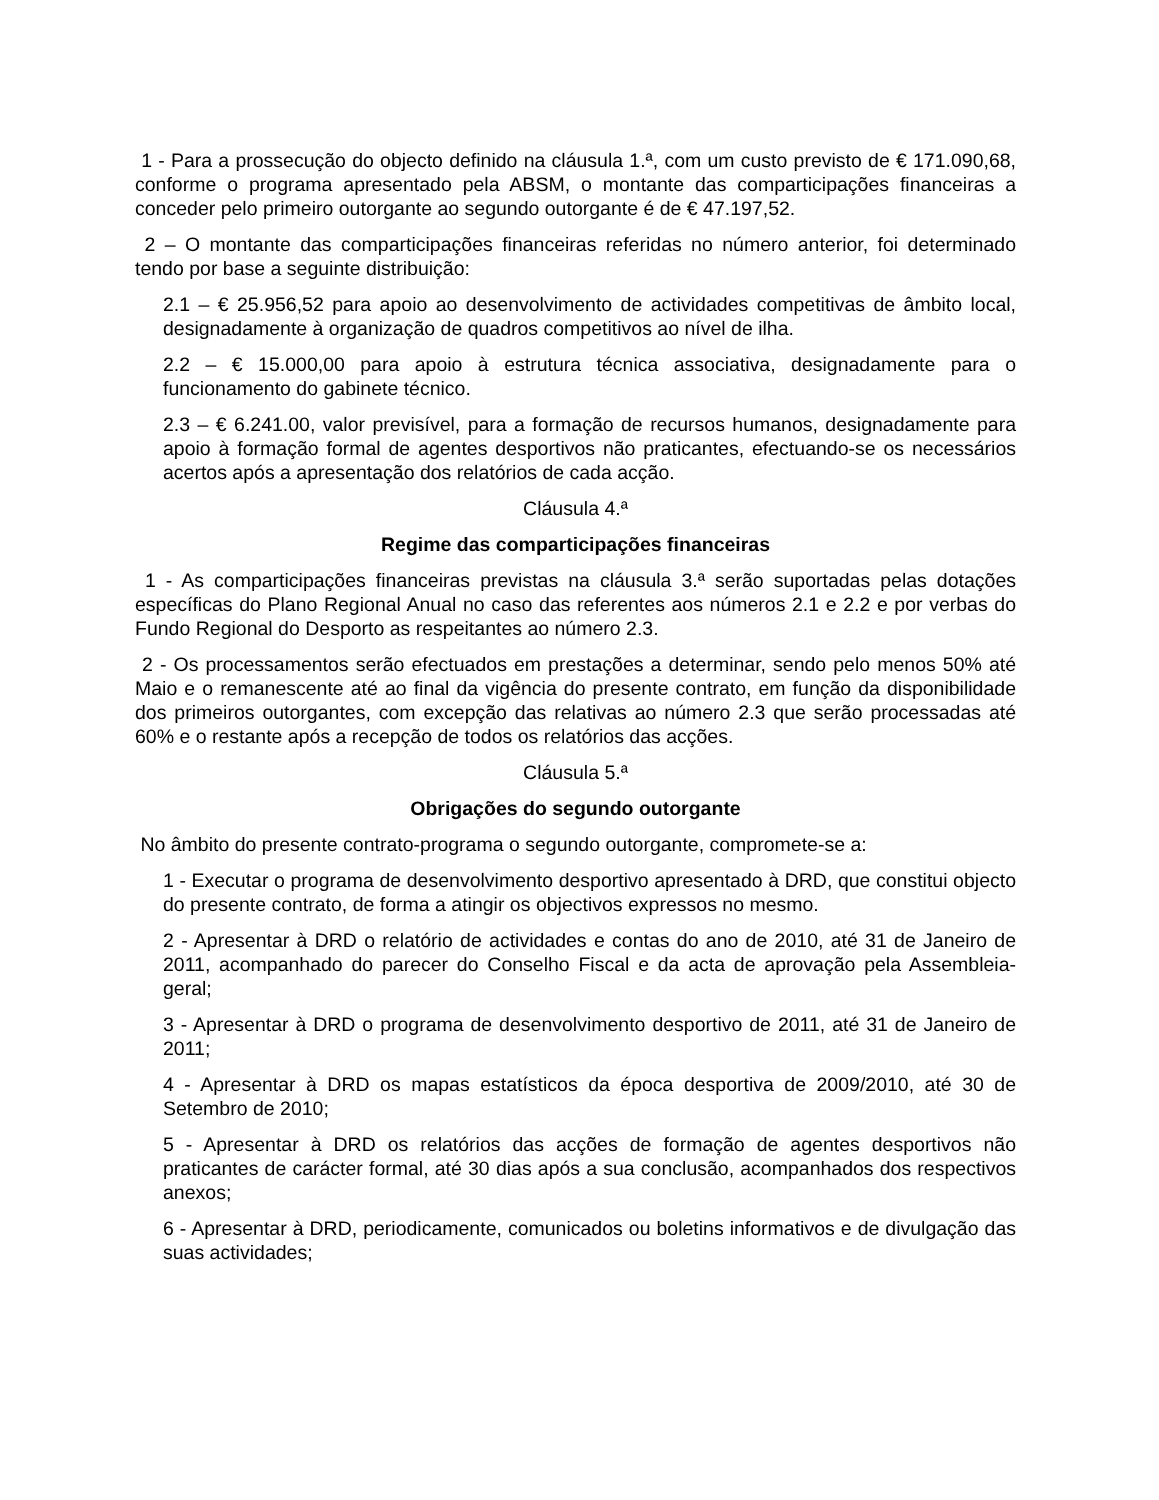1 - Para a prossecução do objecto definido na cláusula 1.ª, com um custo previsto de € 171.090,68, conforme o programa apresentado pela ABSM, o montante das comparticipações financeiras a conceder pelo primeiro outorgante ao segundo outorgante é de € 47.197,52.
2 – O montante das comparticipações financeiras referidas no número anterior, foi determinado tendo por base a seguinte distribuição:
2.1 – € 25.956,52 para apoio ao desenvolvimento de actividades competitivas de âmbito local, designadamente à organização de quadros competitivos ao nível de ilha.
2.2 – € 15.000,00 para apoio à estrutura técnica associativa, designadamente para o funcionamento do gabinete técnico.
2.3 – € 6.241.00, valor previsível, para a formação de recursos humanos, designadamente para apoio à formação formal de agentes desportivos não praticantes, efectuando-se os necessários acertos após a apresentação dos relatórios de cada acção.
Cláusula 4.ª
Regime das comparticipações financeiras
1 - As comparticipações financeiras previstas na cláusula 3.ª serão suportadas pelas dotações específicas do Plano Regional Anual no caso das referentes aos números 2.1 e 2.2 e por verbas do Fundo Regional do Desporto as respeitantes ao número 2.3.
2 - Os processamentos serão efectuados em prestações a determinar, sendo pelo menos 50% até Maio e o remanescente até ao final da vigência do presente contrato, em função da disponibilidade dos primeiros outorgantes, com excepção das relativas ao número 2.3 que serão processadas até 60% e o restante após a recepção de todos os relatórios das acções.
Cláusula 5.ª
Obrigações do segundo outorgante
No âmbito do presente contrato-programa o segundo outorgante, compromete-se a:
1 - Executar o programa de desenvolvimento desportivo apresentado à DRD, que constitui objecto do presente contrato, de forma a atingir os objectivos expressos no mesmo.
2 - Apresentar à DRD o relatório de actividades e contas do ano de 2010, até 31 de Janeiro de 2011, acompanhado do parecer do Conselho Fiscal e da acta de aprovação pela Assembleia-geral;
3 - Apresentar à DRD o programa de desenvolvimento desportivo de 2011, até 31 de Janeiro de 2011;
4 - Apresentar à DRD os mapas estatísticos da época desportiva de 2009/2010, até 30 de Setembro de 2010;
5 - Apresentar à DRD os relatórios das acções de formação de agentes desportivos não praticantes de carácter formal, até 30 dias após a sua conclusão, acompanhados dos respectivos anexos;
6 - Apresentar à DRD, periodicamente, comunicados ou boletins informativos e de divulgação das suas actividades;